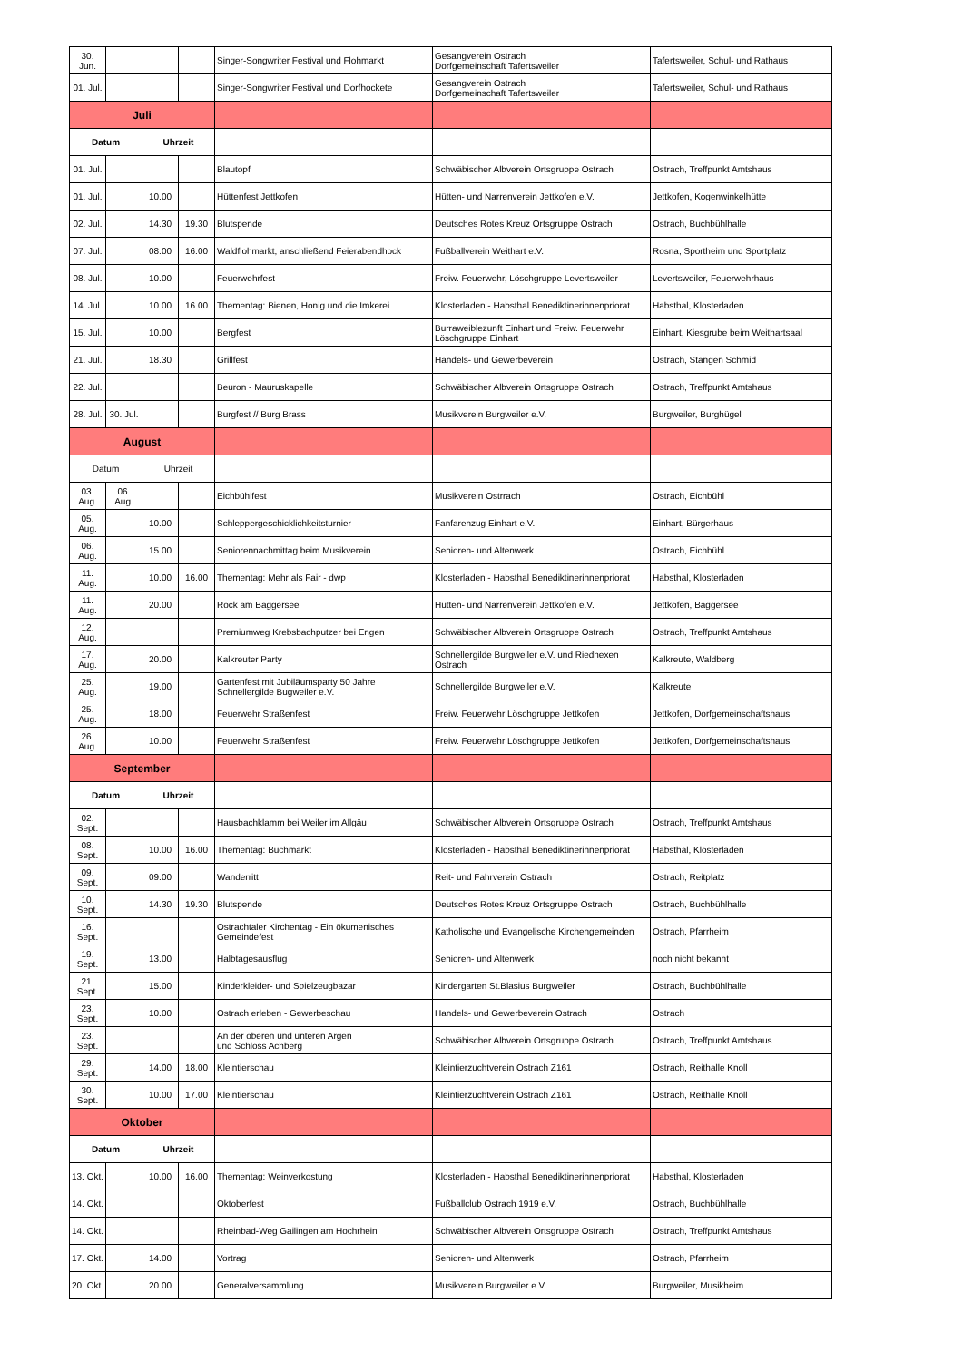| 30. Jun. | | | | Singer-Songwriter Festival und Flohmarkt | Gesangverein Ostrach Dorfgemeinschaft Tafertsweiler | Tafertsweiler, Schul- und Rathaus |
| 01. Jul. | | | | Singer-Songwriter Festival und Dorfhockete | Gesangverein Ostrach Dorfgemeinschaft Tafertsweiler | Tafertsweiler, Schul- und Rathaus |
| Juli | | | | | | |
| Datum | | Uhrzeit | | | | |
| 01. Jul. | | | | Blautopf | Schwäbischer Albverein Ortsgruppe Ostrach | Ostrach, Treffpunkt Amtshaus |
| 01. Jul. | | 10.00 | | Hüttenfest Jettkofen | Hütten- und Narrenverein Jettkofen e.V. | Jettkofen, Kogenwinkelhütte |
| 02. Jul. | | 14.30 | 19.30 | Blutspende | Deutsches Rotes Kreuz Ortsgruppe Ostrach | Ostrach, Buchbühlhalle |
| 07. Jul. | | 08.00 | 16.00 | Waldflohmarkt, anschließend Feierabendhock | Fußballverein Weithart e.V. | Rosna, Sportheim und Sportplatz |
| 08. Jul. | | 10.00 | | Feuerwehrfest | Freiw. Feuerwehr, Löschgruppe Levertsweiler | Levertsweiler, Feuerwehrhaus |
| 14. Jul. | | 10.00 | 16.00 | Thementag: Bienen, Honig und die Imkerei | Klosterladen - Habsthal Benediktinerinnenpriorat | Habsthal, Klosterladen |
| 15. Jul. | | 10.00 | | Bergfest | Burraweiblezunft Einhart und Freiw. Feuerwehr Löschgruppe Einhart | Einhart, Kiesgrube beim Weithartsaal |
| 21. Jul. | | 18.30 | | Grillfest | Handels- und Gewerbeverein | Ostrach, Stangen Schmid |
| 22. Jul. | | | | Beuron - Mauruskapelle | Schwäbischer Albverein Ortsgruppe Ostrach | Ostrach, Treffpunkt Amtshaus |
| 28. Jul. | 30. Jul. | | | Burgfest // Burg Brass | Musikverein Burgweiler e.V. | Burgweiler, Burghügel |
| August | | | | | | |
| Datum | | Uhrzeit | | | | |
| 03. Aug. | 06. Aug. | | | Eichbühlfest | Musikverein Ostrrach | Ostrach, Eichbühl |
| 05. Aug. | | 10.00 | | Schleppergeschicklichkeitsturnier | Fanfarenzug Einhart e.V. | Einhart, Bürgerhaus |
| 06. Aug. | | 15.00 | | Seniorennachmittag beim Musikverein | Senioren- und Altenwerk | Ostrach, Eichbühl |
| 11. Aug. | | 10.00 | 16.00 | Thementag: Mehr als Fair - dwp | Klosterladen - Habsthal Benediktinerinnenpriorat | Habsthal, Klosterladen |
| 11. Aug. | | 20.00 | | Rock am Baggersee | Hütten- und Narrenverein Jettkofen e.V. | Jettkofen, Baggersee |
| 12. Aug. | | | | Premiumweg Krebsbachputzer bei Engen | Schwäbischer Albverein Ortsgruppe Ostrach | Ostrach, Treffpunkt Amtshaus |
| 17. Aug. | | 20.00 | | Kalkreuter Party | Schnellergilde Burgweiler e.V. und Riedhexen Ostrach | Kalkreute, Waldberg |
| 25. Aug. | | 19.00 | | Gartenfest mit Jubiläumsparty 50 Jahre Schnellergilde Bugweiler e.V. | Schnellergilde Burgweiler e.V. | Kalkreute |
| 25. Aug. | | 18.00 | | Feuerwehr Straßenfest | Freiw. Feuerwehr Löschgruppe Jettkofen | Jettkofen, Dorfgemeinschaftshaus |
| 26. Aug. | | 10.00 | | Feuerwehr Straßenfest | Freiw. Feuerwehr Löschgruppe Jettkofen | Jettkofen, Dorfgemeinschaftshaus |
| September | | | | | | |
| Datum | | Uhrzeit | | | | |
| 02. Sept. | | | | Hausbachklamm bei Weiler im Allgäu | Schwäbischer Albverein Ortsgruppe Ostrach | Ostrach, Treffpunkt Amtshaus |
| 08. Sept. | | 10.00 | 16.00 | Thementag: Buchmarkt | Klosterladen - Habsthal Benediktinerinnenpriorat | Habsthal, Klosterladen |
| 09. Sept. | | 09.00 | | Wanderritt | Reit- und Fahrverein Ostrach | Ostrach, Reitplatz |
| 10. Sept. | | 14.30 | 19.30 | Blutspende | Deutsches Rotes Kreuz Ortsgruppe Ostrach | Ostrach, Buchbühlhalle |
| 16. Sept. | | | | Ostrachtaler Kirchentag - Ein ökumenisches Gemeindefest | Katholische und Evangelische Kirchengemeinden | Ostrach, Pfarrheim |
| 19. Sept. | | 13.00 | | Halbtagesausflug | Senioren- und Altenwerk | noch nicht bekannt |
| 21. Sept. | | 15.00 | | Kinderkleider- und Spielzeugbazar | Kindergarten St.Blasius Burgweiler | Ostrach, Buchbühlhalle |
| 23. Sept. | | 10.00 | | Ostrach erleben - Gewerbeschau | Handels- und Gewerbeverein Ostrach | Ostrach |
| 23. Sept. | | | | An der oberen und unteren Argen und Schloss Achberg | Schwäbischer Albverein Ortsgruppe Ostrach | Ostrach, Treffpunkt Amtshaus |
| 29. Sept. | | 14.00 | 18.00 | Kleintierschau | Kleintierzuchtverein Ostrach Z161 | Ostrach, Reithalle Knoll |
| 30. Sept. | | 10.00 | 17.00 | Kleintierschau | Kleintierzuchtverein Ostrach Z161 | Ostrach, Reithalle Knoll |
| Oktober | | | | | | |
| Datum | | Uhrzeit | | | | |
| 13. Okt. | | 10.00 | 16.00 | Thementag: Weinverkostung | Klosterladen - Habsthal Benediktinerinnenpriorat | Habsthal, Klosterladen |
| 14. Okt. | | | | Oktoberfest | Fußballclub Ostrach 1919 e.V. | Ostrach, Buchbühlhalle |
| 14. Okt. | | | | Rheinbad-Weg Gailingen am Hochrhein | Schwäbischer Albverein Ortsgruppe Ostrach | Ostrach, Treffpunkt Amtshaus |
| 17. Okt. | | 14.00 | | Vortrag | Senioren- und Altenwerk | Ostrach, Pfarrheim |
| 20. Okt. | | 20.00 | | Generalversammlung | Musikverein Burgweiler e.V. | Burgweiler, Musikheim |